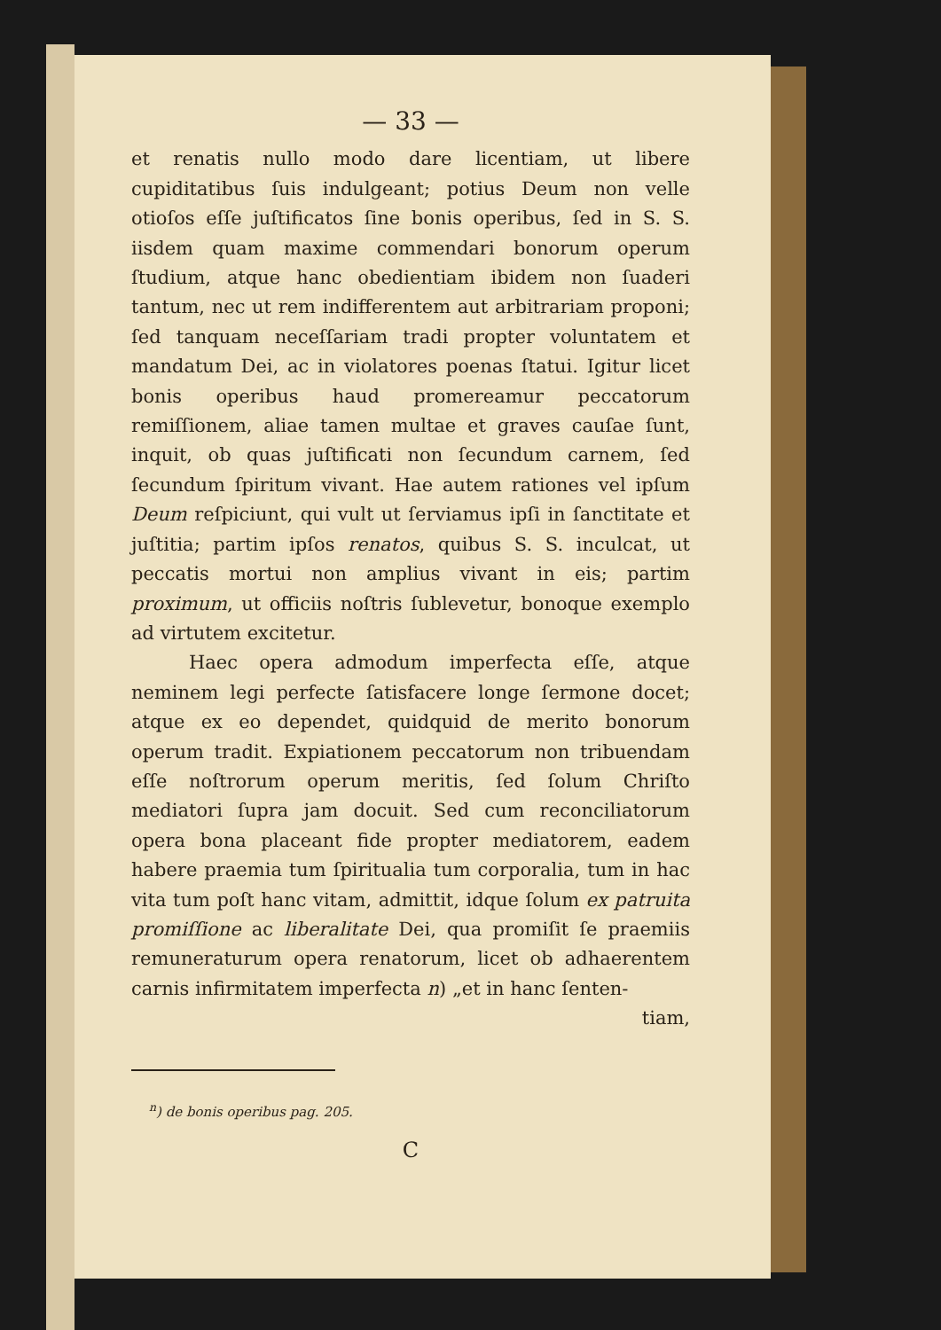— 33 —
et renatis nullo modo dare licentiam, ut libere cupiditatibus ſuis indulgeant; potius Deum non velle otioſos eſſe juſtificatos ſine bonis operibus, ſed in S. S. iisdem quam maxime commendari bonorum operum ſtudium, atque hanc obedientiam ibidem non ſuaderi tantum, nec ut rem indifferentem aut arbitrariam proponi; ſed tanquam neceſſariam tradi propter voluntatem et mandatum Dei, ac in violatores poenas ſtatui. Igitur licet bonis operibus haud promereamur peccatorum remiſſionem, aliae tamen multae et graves cauſae ſunt, inquit, ob quas juſtificati non ſecundum carnem, ſed ſecundum ſpiritum vivant. Hae autem rationes vel ipſum Deum reſpiciunt, qui vult ut ſerviamus ipſi in ſanctitate et juſtitia; partim ipſos renatos, quibus S. S. inculcat, ut peccatis mortui non amplius vivant in eis; partim proximum, ut officiis noſtris ſublevetur, bonoque exemplo ad virtutem excitetur.
Haec opera admodum imperfecta eſſe, atque neminem legi perfecte ſatisfacere longe ſermone docet; atque ex eo dependet, quidquid de merito bonorum operum tradit. Expiationem peccatorum non tribuendam eſſe noſtrorum operum meritis, ſed ſolum Chriſto mediatori ſupra jam docuit. Sed cum reconciliatorum opera bona placeant fide propter mediatorem, eadem habere praemia tum ſpiritualia tum corporalia, tum in hac vita tum poſt hanc vitam, admittit, idque ſolum ex patruita promiſſione ac liberalitate Dei, qua promiſit ſe praemiis remuneraturum opera renatorum, licet ob adhaerentem carnis infirmitatem imperfecta n) „et in hanc ſenten-
tiam,
<sup>n</sup>) de bonis operibus pag. 205.
C